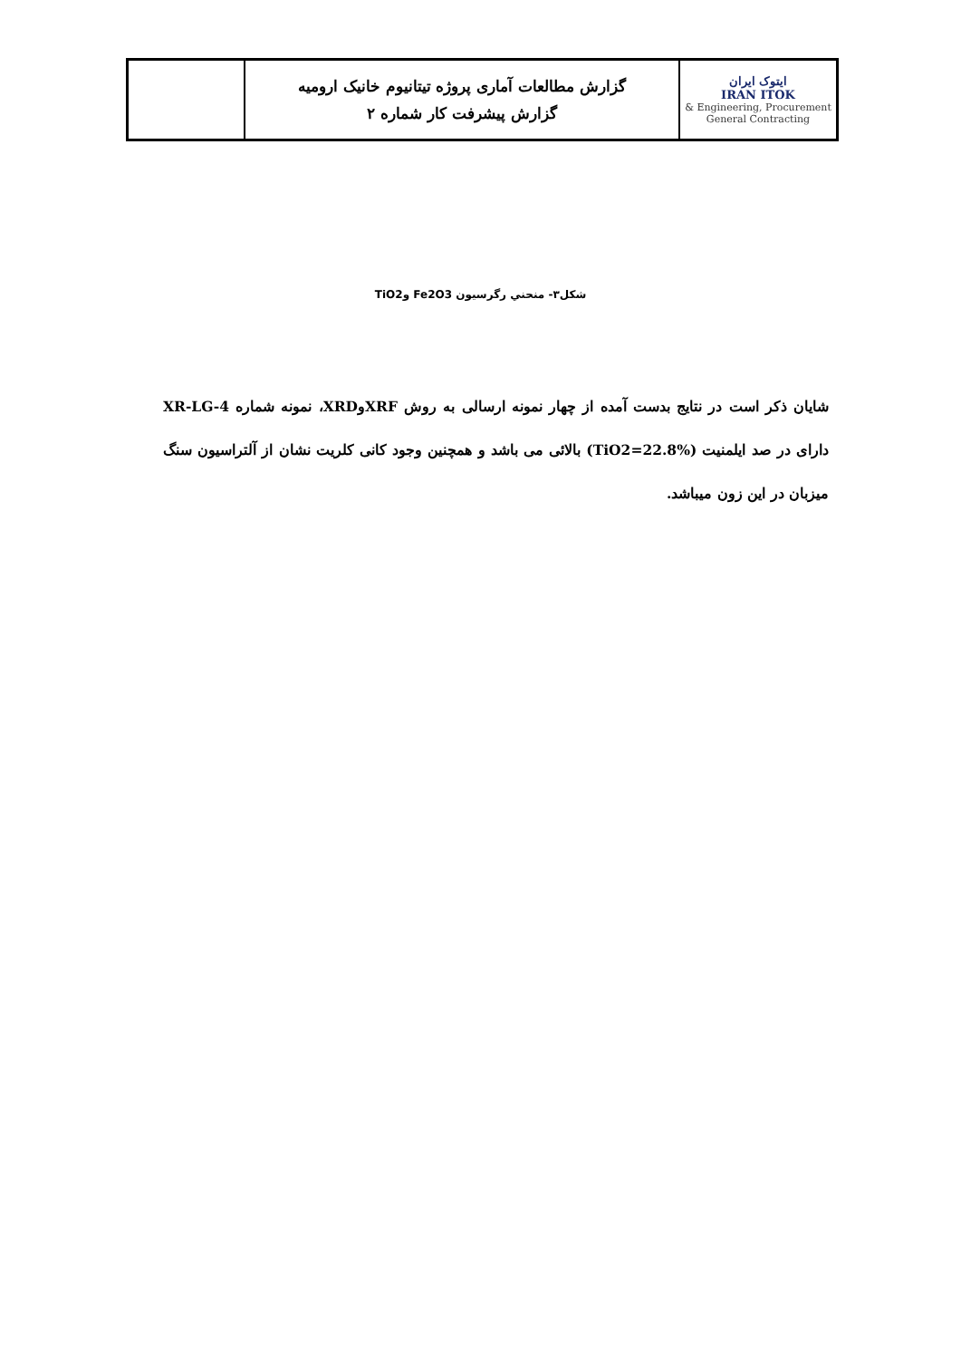| ایتوک ایران IRAN ITOK Engineering, Procurement & General Contracting | گزارش مطالعات آماری پروژه تیتانیوم خانیک ارومیه گزارش پیشرفت کار شماره ۲ | |
شکل۳- منحني رگرسيون Fe2O3 وTiO2
شایان ذکر است در نتایج بدست آمده از چهار نمونه ارسالی به روش XRFوXRD، نمونه شماره XR-LG-4 دارای در صد ایلمنیت (TiO2=22.8%) بالائی می باشد و همچنین وجود کانی کلریت نشان از آلتراسیون سنگ میزبان در این زون میباشد.